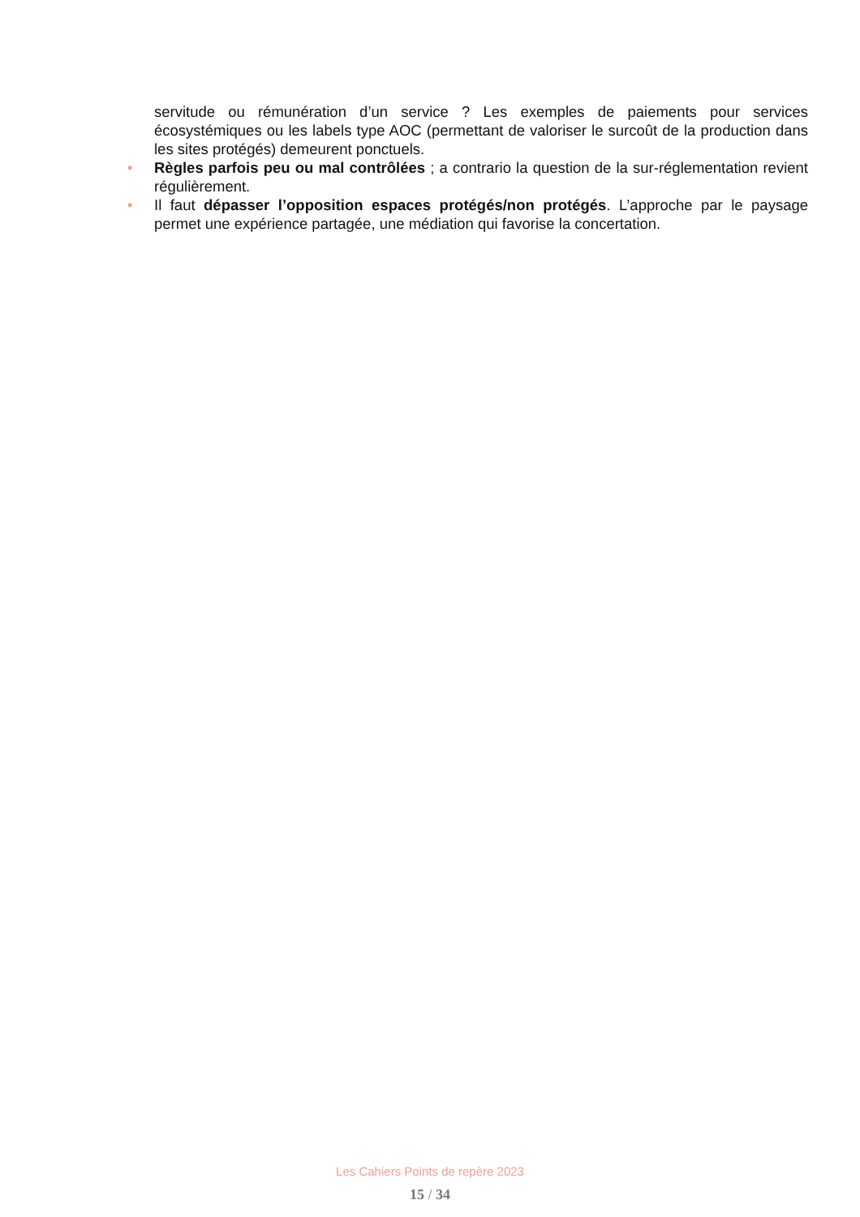servitude ou rémunération d’un service ? Les exemples de paiements pour services écosystémiques ou les labels type AOC (permettant de valoriser le surcoût de la production dans les sites protégés) demeurent ponctuels.
• Règles parfois peu ou mal contrôlées ; a contrario la question de la sur-réglementation revient régulièrement.
• Il faut dépasser l’opposition espaces protégés/non protégés. L’approche par le paysage permet une expérience partagée, une médiation qui favorise la concertation.
Les Cahiers Points de repère 2023
15 / 34